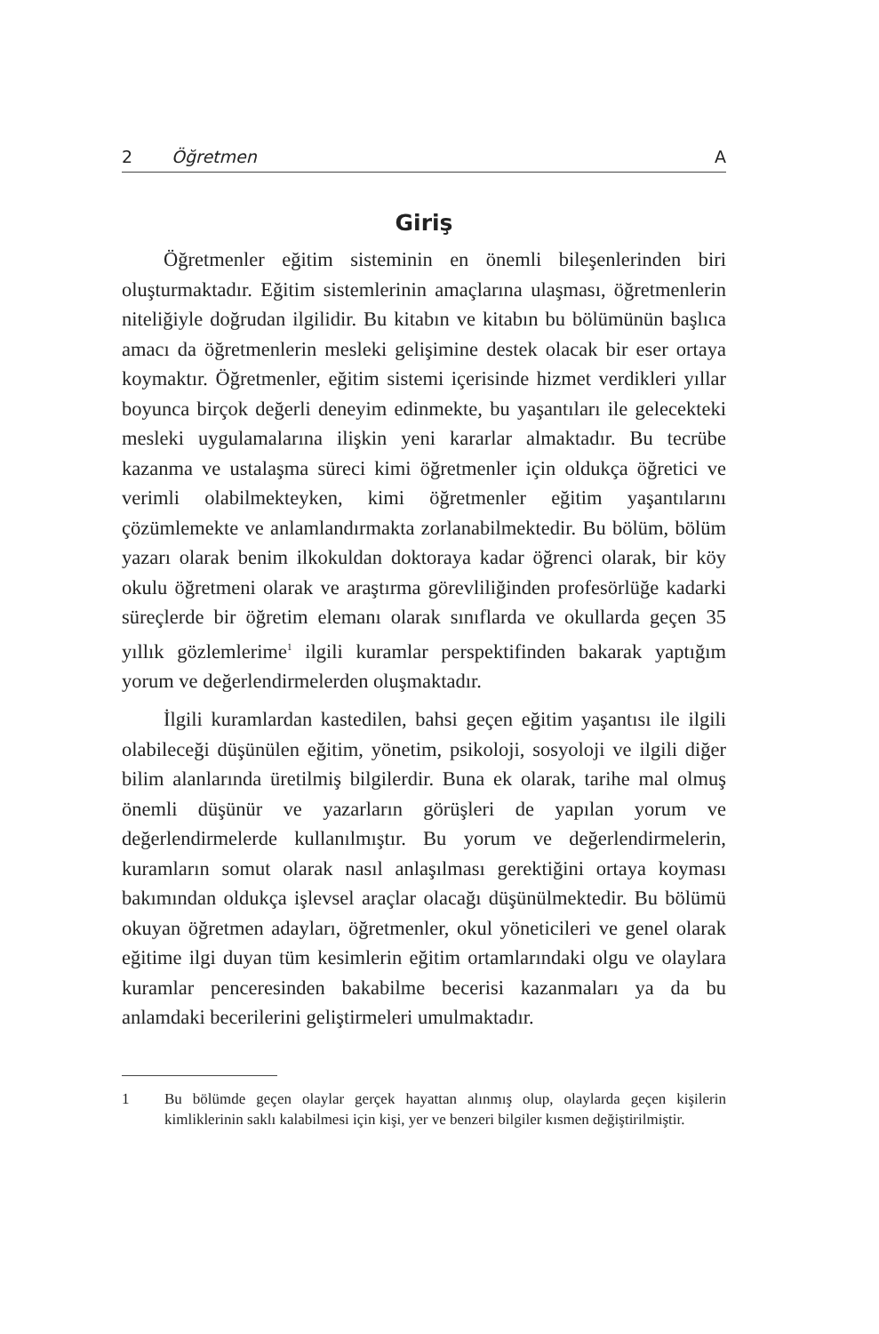2 Öğretmen A
Giriş
Öğretmenler eğitim sisteminin en önemli bileşenlerinden biri oluşturmaktadır. Eğitim sistemlerinin amaçlarına ulaşması, öğretmenlerin niteliğiyle doğrudan ilgilidir. Bu kitabın ve kitabın bu bölümünün başlıca amacı da öğretmenlerin mesleki gelişimine destek olacak bir eser ortaya koymaktır. Öğretmenler, eğitim sistemi içerisinde hizmet verdikleri yıllar boyunca birçok değerli deneyim edinmekte, bu yaşantıları ile gelecekteki mesleki uygulamalarına ilişkin yeni kararlar almaktadır. Bu tecrübe kazanma ve ustalaşma süreci kimi öğretmenler için oldukça öğretici ve verimli olabilmekteyken, kimi öğretmenler eğitim yaşantılarını çözümlemekte ve anlamlandırmakta zorlanabilmektedir. Bu bölüm, bölüm yazarı olarak benim ilkokuldan doktoraya kadar öğrenci olarak, bir köy okulu öğretmeni olarak ve araştırma görevliliğinden profesörlüğe kadarki süreçlerde bir öğretim elemanı olarak sınıflarda ve okullarda geçen 35 yıllık gözlemlerime<sup>1</sup> ilgili kuramlar perspektifinden bakarak yaptığım yorum ve değerlendirmelerden oluşmaktadır.
İlgili kuramlardan kastedilen, bahsi geçen eğitim yaşantısı ile ilgili olabileceği düşünülen eğitim, yönetim, psikoloji, sosyoloji ve ilgili diğer bilim alanlarında üretilmiş bilgilerdir. Buna ek olarak, tarihe mal olmuş önemli düşünür ve yazarların görüşleri de yapılan yorum ve değerlendirmelerde kullanılmıştır. Bu yorum ve değerlendirmelerin, kuramların somut olarak nasıl anlaşılması gerektiğini ortaya koyması bakımından oldukça işlevsel araçlar olacağı düşünülmektedir. Bu bölümü okuyan öğretmen adayları, öğretmenler, okul yöneticileri ve genel olarak eğitime ilgi duyan tüm kesimlerin eğitim ortamlarındaki olgu ve olaylara kuramlar penceresinden bakabilme becerisi kazanmaları ya da bu anlamdaki becerilerini geliştirmeleri umulmaktadır.
1 Bu bölümde geçen olaylar gerçek hayattan alınmış olup, olaylarda geçen kişilerin kimliklerinin saklı kalabilmesi için kişi, yer ve benzeri bilgiler kısmen değiştirilmiştir.